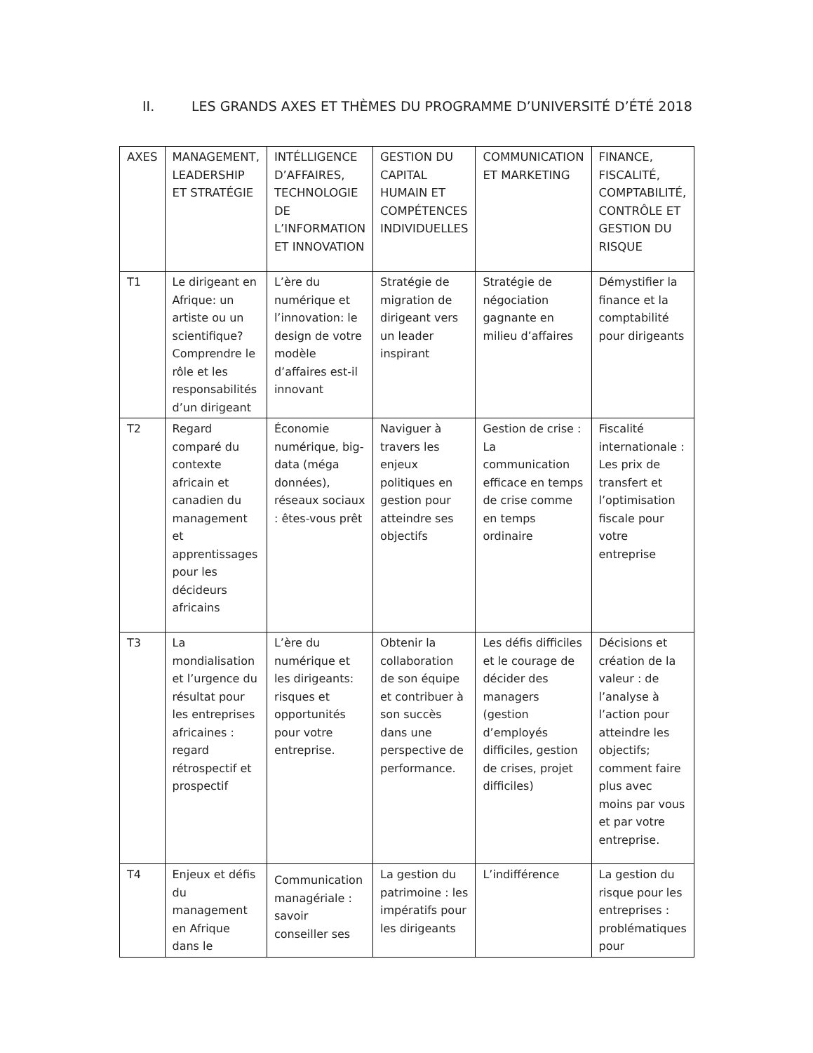II. LES GRANDS AXES ET THÈMES DU PROGRAMME D’UNIVERSITÉ D’ÉTÉ 2018
| AXES | MANAGEMENT, LEADERSHIP ET STRATÉGIE | INTÉLLIGENCE D’AFFAIRES, TECHNOLOGIE DE L’INFORMATION ET INNOVATION | GESTION DU CAPITAL HUMAIN ET COMPÉTENCES INDIVIDUELLES | COMMUNICATION ET MARKETING | FINANCE, FISCALITÉ, COMPTABILITÉ, CONTRÔLE ET GESTION DU RISQUE |
| --- | --- | --- | --- | --- | --- |
| T1 | Le dirigeant en Afrique: un artiste ou un scientifique? Comprendre le rôle et les responsabilités d’un dirigeant | L’ère du numérique et l’innovation: le design de votre modèle d’affaires est-il innovant | Stratégie de migration de dirigeant vers un leader inspirant | Stratégie de négociation gagnante en milieu d’affaires | Démystifier la finance et la comptabilité pour dirigeants |
| T2 | Regard comparé du contexte africain et canadien du management et apprentissages pour les décideurs africains | Économie numérique, big-data (méga données), réseaux sociaux : êtes-vous prêt | Naviguer à travers les enjeux politiques en gestion pour atteindre ses objectifs | Gestion de crise : La communication efficace en temps de crise comme en temps ordinaire | Fiscalité internationale : Les prix de transfert et l’optimisation fiscale pour votre entreprise |
| T3 | La mondialisation et l’urgence du résultat pour les entreprises africaines : regard rétrospectif et prospectif | L’ère du numérique et les dirigeants: risques et opportunités pour votre entreprise. | Obtenir la collaboration de son équipe et contribuer à son succès dans une perspective de performance. | Les défis difficiles et le courage de décider des managers (gestion d’employés difficiles, gestion de crises, projet difficiles) | Décisions et création de la valeur : de l’analyse à l’action pour atteindre les objectifs; comment faire plus avec moins par vous et par votre entreprise. |
| T4 | Enjeux et défis du management en Afrique dans le | Communication managériale : savoir conseiller ses | La gestion du patrimoine : les impératifs pour les dirigeants | L’indifférence | La gestion du risque pour les entreprises : problématiques pour |